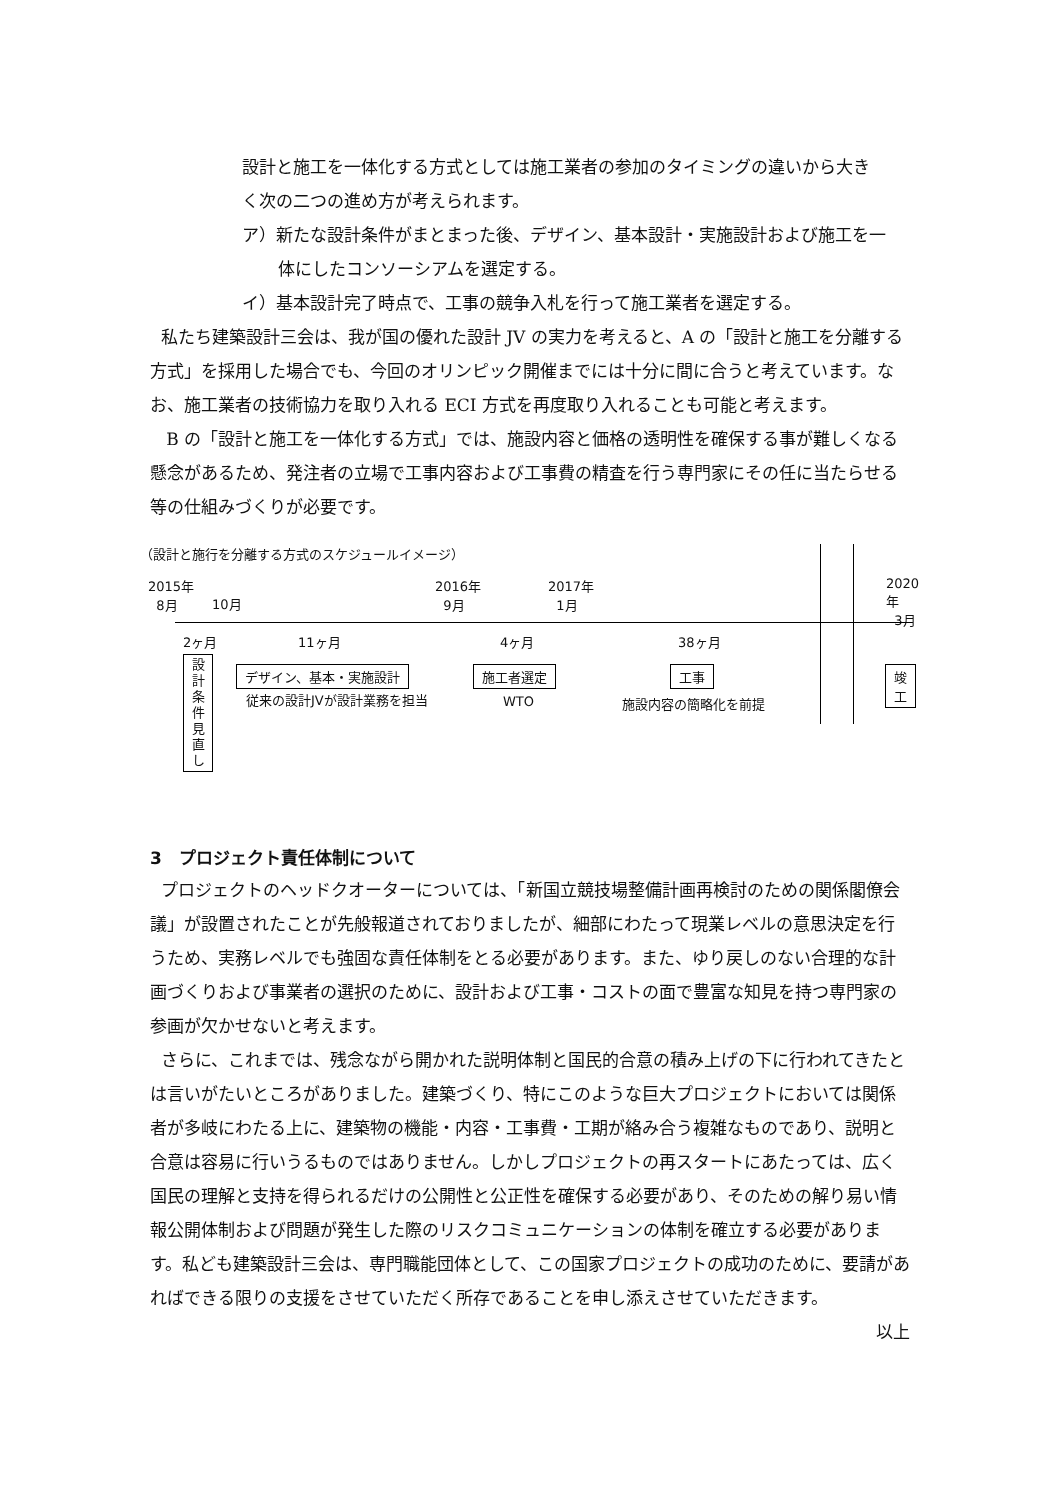設計と施工を一体化する方式としては施工業者の参加のタイミングの違いから大き
く次の二つの進め方が考えられます。
ア）新たな設計条件がまとまった後、デザイン、基本設計・実施設計および施工を一
体にしたコンソーシアムを選定する。
イ）基本設計完了時点で、工事の競争入札を行って施工業者を選定する。
私たち建築設計三会は、我が国の優れた設計 JV の実力を考えると、A の「設計と施工を分離する方式」を採用した場合でも、今回のオリンピック開催までには十分に間に合うと考えています。なお、施工業者の技術協力を取り入れる ECI 方式を再度取り入れることも可能と考えます。
B の「設計と施工を一体化する方式」では、施設内容と価格の透明性を確保する事が難しくなる懸念があるため、発注者の立場で工事内容および工事費の精査を行う専門家にその任に当たらせる等の仕組みづくりが必要です。
（設計と施行を分離する方式のスケジュールイメージ）
2015年
8月
10月
2016年
9月
2017年
1月
2020年
3月
2ヶ月 11ヶ月 4ヶ月 38ヶ月
設計条件見直し
デザイン、基本・実施設計
従来の設計JVが設計業務を担当
施工者選定
WTO
工事
施設内容の簡略化を前提
竣工
3　プロジェクト責任体制について
プロジェクトのヘッドクオーターについては、「新国立競技場整備計画再検討のための関係閣僚会議」が設置されたことが先般報道されておりましたが、細部にわたって現業レベルの意思決定を行うため、実務レベルでも強固な責任体制をとる必要があります。また、ゆり戻しのない合理的な計画づくりおよび事業者の選択のために、設計および工事・コストの面で豊富な知見を持つ専門家の参画が欠かせないと考えます。
さらに、これまでは、残念ながら開かれた説明体制と国民的合意の積み上げの下に行われてきたとは言いがたいところがありました。建築づくり、特にこのような巨大プロジェクトにおいては関係者が多岐にわたる上に、建築物の機能・内容・工事費・工期が絡み合う複雑なものであり、説明と合意は容易に行いうるものではありません。しかしプロジェクトの再スタートにあたっては、広く国民の理解と支持を得られるだけの公開性と公正性を確保する必要があり、そのための解り易い情報公開体制および問題が発生した際のリスクコミュニケーションの体制を確立する必要があります。私ども建築設計三会は、専門職能団体として、この国家プロジェクトの成功のために、要請があればできる限りの支援をさせていただく所存であることを申し添えさせていただきます。
以上